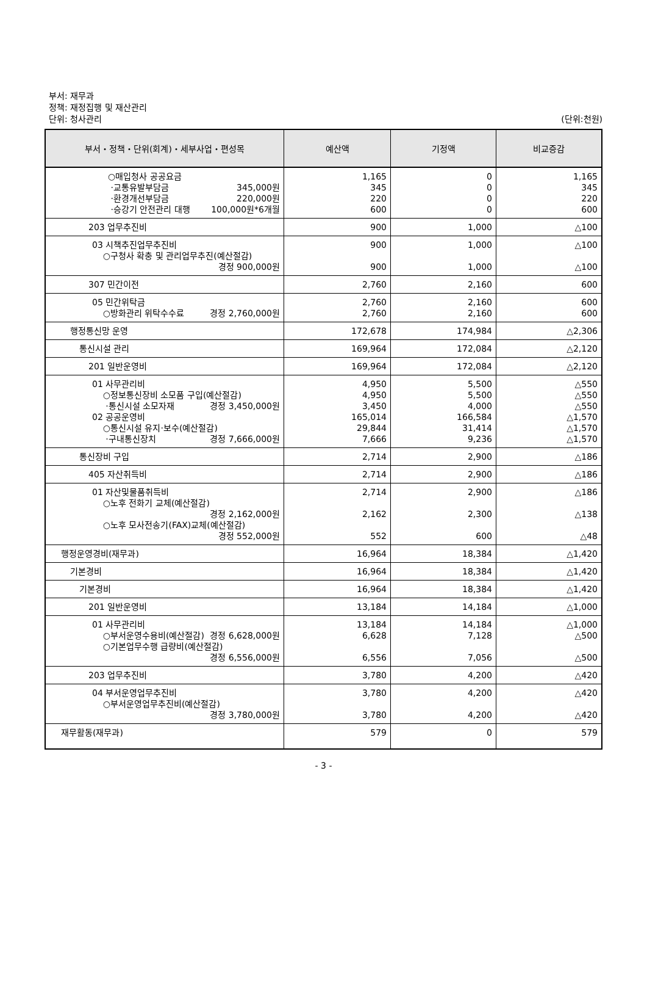부서: 재무과
정책: 재정집행 및 재산관리
단위: 청사관리 (단위:천원)
| 부서・정책・단위(회계)・세부사업・편성목 | 예산액 | 기정액 | 비교증감 |
| --- | --- | --- | --- |
| ○매입청사 공공요금 ·교통유발부담금 345,000원 ·환경개선부담금 220,000원 ·승강기 안전관리 대행 100,000원*6개월 | 1,165 345 220 600 | 0 0 0 0 | 1,165 345 220 600 |
| 203 업무추진비 | 900 | 1,000 | △100 |
| 03 시책추진업무추진비 ○구청사 확충 및 관리업무추진(예산절감) 경정 900,000원 | 900 900 | 1,000 1,000 | △100 △100 |
| 307 민간이전 | 2,760 | 2,160 | 600 |
| 05 민간위탁금 ○방화관리 위탁수수료 경정 2,760,000원 | 2,760 2,760 | 2,160 2,160 | 600 600 |
| 행정통신망 운영 | 172,678 | 174,984 | △2,306 |
| 통신시설 관리 | 169,964 | 172,084 | △2,120 |
| 201 일반운영비 | 169,964 | 172,084 | △2,120 |
| 01 사무관리비 ○정보통신장비 소모품 구입(예산절감) ·통신시설 소모자재 경정 3,450,000원 02 공공운영비 ○통신시설 유지·보수(예산절감) ·구내통신장치 경정 7,666,000원 | 4,950 4,950 3,450 165,014 29,844 7,666 | 5,500 5,500 4,000 166,584 31,414 9,236 | △550 △550 △550 △1,570 △1,570 △1,570 |
| 통신장비 구입 | 2,714 | 2,900 | △186 |
| 405 자산취득비 | 2,714 | 2,900 | △186 |
| 01 자산및물품취득비 ○노후 전화기 교체(예산절감) 경정 2,162,000원 ○노후 모사전송기(FAX)교체(예산절감) 경정 552,000원 | 2,714 2,162 552 | 2,900 2,300 600 | △186 △138 △48 |
| 행정운영경비(재무과) | 16,964 | 18,384 | △1,420 |
| 기본경비 | 16,964 | 18,384 | △1,420 |
| 기본경비 | 16,964 | 18,384 | △1,420 |
| 201 일반운영비 | 13,184 | 14,184 | △1,000 |
| 01 사무관리비 ○부서운영수용비(예산절감) 경정 6,628,000원 ○기본업무수행 급량비(예산절감) 경정 6,556,000원 | 13,184 6,628 6,556 | 14,184 7,128 7,056 | △1,000 △500 △500 |
| 203 업무추진비 | 3,780 | 4,200 | △420 |
| 04 부서운영업무추진비 ○부서운영업무추진비(예산절감) 경정 3,780,000원 | 3,780 3,780 | 4,200 4,200 | △420 △420 |
| 재무활동(재무과) | 579 | 0 | 579 |
- 3 -